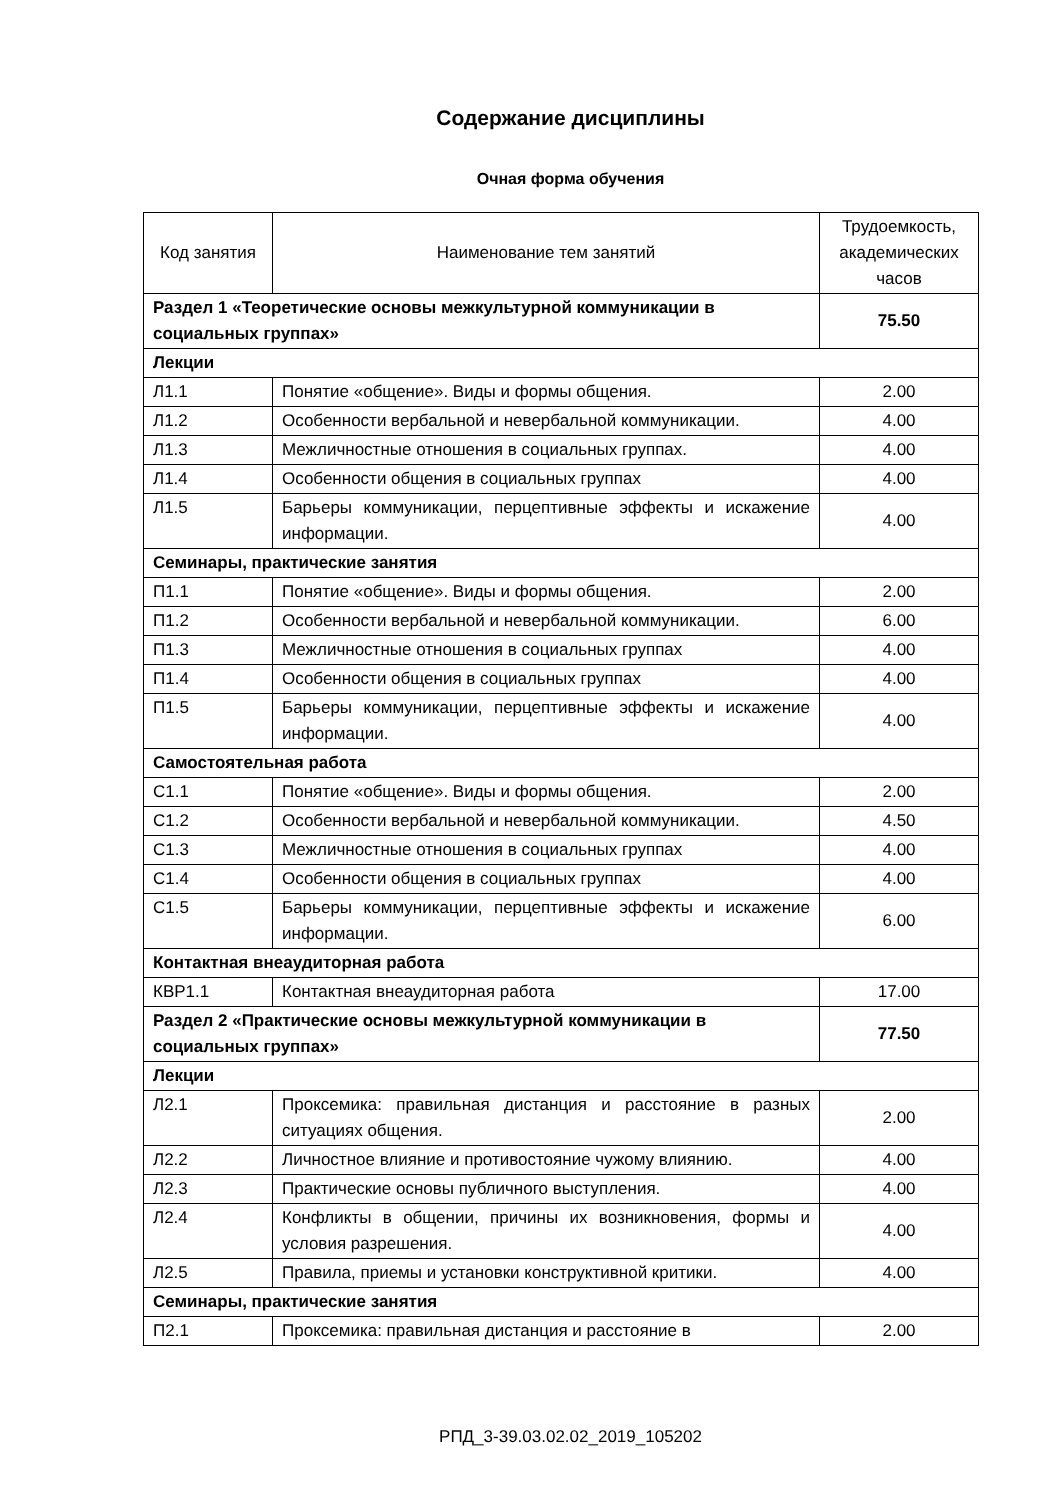Содержание дисциплины
Очная форма обучения
| Код занятия | Наименование тем занятий | Трудоемкость, академических часов |
| --- | --- | --- |
| Раздел 1 «Теоретические основы межкультурной коммуникации в социальных группах» | | 75.50 |
| Лекции | | |
| Л1.1 | Понятие «общение». Виды и формы общения. | 2.00 |
| Л1.2 | Особенности вербальной и невербальной коммуникации. | 4.00 |
| Л1.3 | Межличностные отношения в социальных группах. | 4.00 |
| Л1.4 | Особенности общения в социальных группах | 4.00 |
| Л1.5 | Барьеры коммуникации, перцептивные эффекты и искажение информации. | 4.00 |
| Семинары, практические занятия | | |
| П1.1 | Понятие «общение». Виды и формы общения. | 2.00 |
| П1.2 | Особенности вербальной и невербальной коммуникации. | 6.00 |
| П1.3 | Межличностные отношения в социальных группах | 4.00 |
| П1.4 | Особенности общения в социальных группах | 4.00 |
| П1.5 | Барьеры коммуникации, перцептивные эффекты и искажение информации. | 4.00 |
| Самостоятельная работа | | |
| С1.1 | Понятие «общение». Виды и формы общения. | 2.00 |
| С1.2 | Особенности вербальной и невербальной коммуникации. | 4.50 |
| С1.3 | Межличностные отношения в социальных группах | 4.00 |
| С1.4 | Особенности общения в социальных группах | 4.00 |
| С1.5 | Барьеры коммуникации, перцептивные эффекты и искажение информации. | 6.00 |
| Контактная внеаудиторная работа | | |
| КВР1.1 | Контактная внеаудиторная работа | 17.00 |
| Раздел 2 «Практические основы межкультурной коммуникации в социальных группах» | | 77.50 |
| Лекции | | |
| Л2.1 | Проксемика: правильная дистанция и расстояние в разных ситуациях общения. | 2.00 |
| Л2.2 | Личностное влияние и противостояние чужому влиянию. | 4.00 |
| Л2.3 | Практические основы публичного выступления. | 4.00 |
| Л2.4 | Конфликты в общении, причины их возникновения, формы и условия разрешения. | 4.00 |
| Л2.5 | Правила, приемы и установки конструктивной критики. | 4.00 |
| Семинары, практические занятия | | |
| П2.1 | Проксемика: правильная дистанция и расстояние в | 2.00 |
РПД_3-39.03.02.02_2019_105202